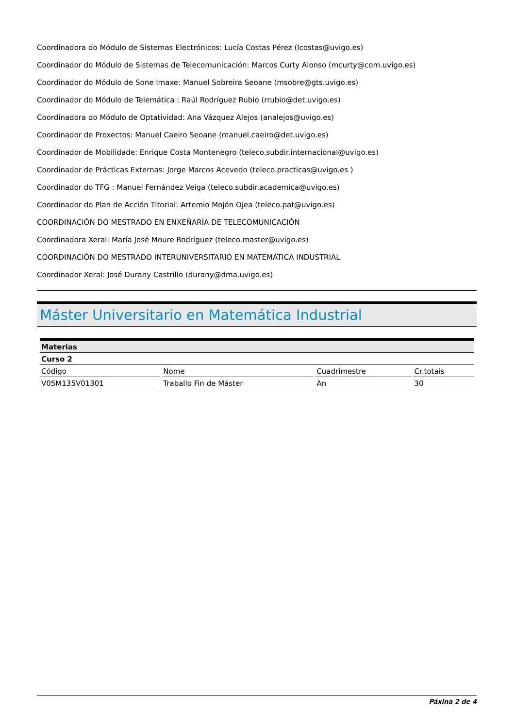Coordinadora do Módulo de Sistemas Electrónicos: Lucía Costas Pérez (lcostas@uvigo.es)
Coordinador do Módulo de Sistemas de Telecomunicación: Marcos Curty Alonso (mcurty@com.uvigo.es)
Coordinador do Módulo de Sone Imaxe: Manuel Sobreira Seoane (msobre@gts.uvigo.es)
Coordinador do Módulo de Telemática : Raúl Rodríguez Rubio (rrubio@det.uvigo.es)
Coordinadora do Módulo de Optatividad: Ana Vázquez Alejos (analejos@uvigo.es)
Coordinador de Proxectos: Manuel Caeiro Seoane (manuel.caeiro@det.uvigo.es)
Coordinador de Mobilidade: Enrique Costa Montenegro (teleco.subdir.internacional@uvigo.es)
Coordinador de Prácticas Externas: Jorge Marcos Acevedo (teleco.practicas@uvigo.es )
Coordinador do TFG : Manuel Fernández Veiga (teleco.subdir.academica@uvigo.es)
Coordinador do Plan de Acción Titorial: Artemio Mojón Ojea (teleco.pat@uvigo.es)
COORDINACIÓN DO MESTRADO EN ENXEÑARÍA DE TELECOMUNICACIÓN
Coordinadora Xeral: María José Moure Rodríguez (teleco.master@uvigo.es)
COORDINACIÓN DO MESTRADO INTERUNIVERSITARIO EN MATEMÁTICA INDUSTRIAL
Coordinador Xeral: José Durany Castrillo (durany@dma.uvigo.es)
Máster Universitario en Matemática Industrial
| Materias | | | |
| --- | --- | --- | --- |
| Curso 2 | | | |
| Código | Nome | Cuadrimestre | Cr.totais |
| V05M135V01301 | Traballo Fin de Máster | An | 30 |
Páxina 2 de 4